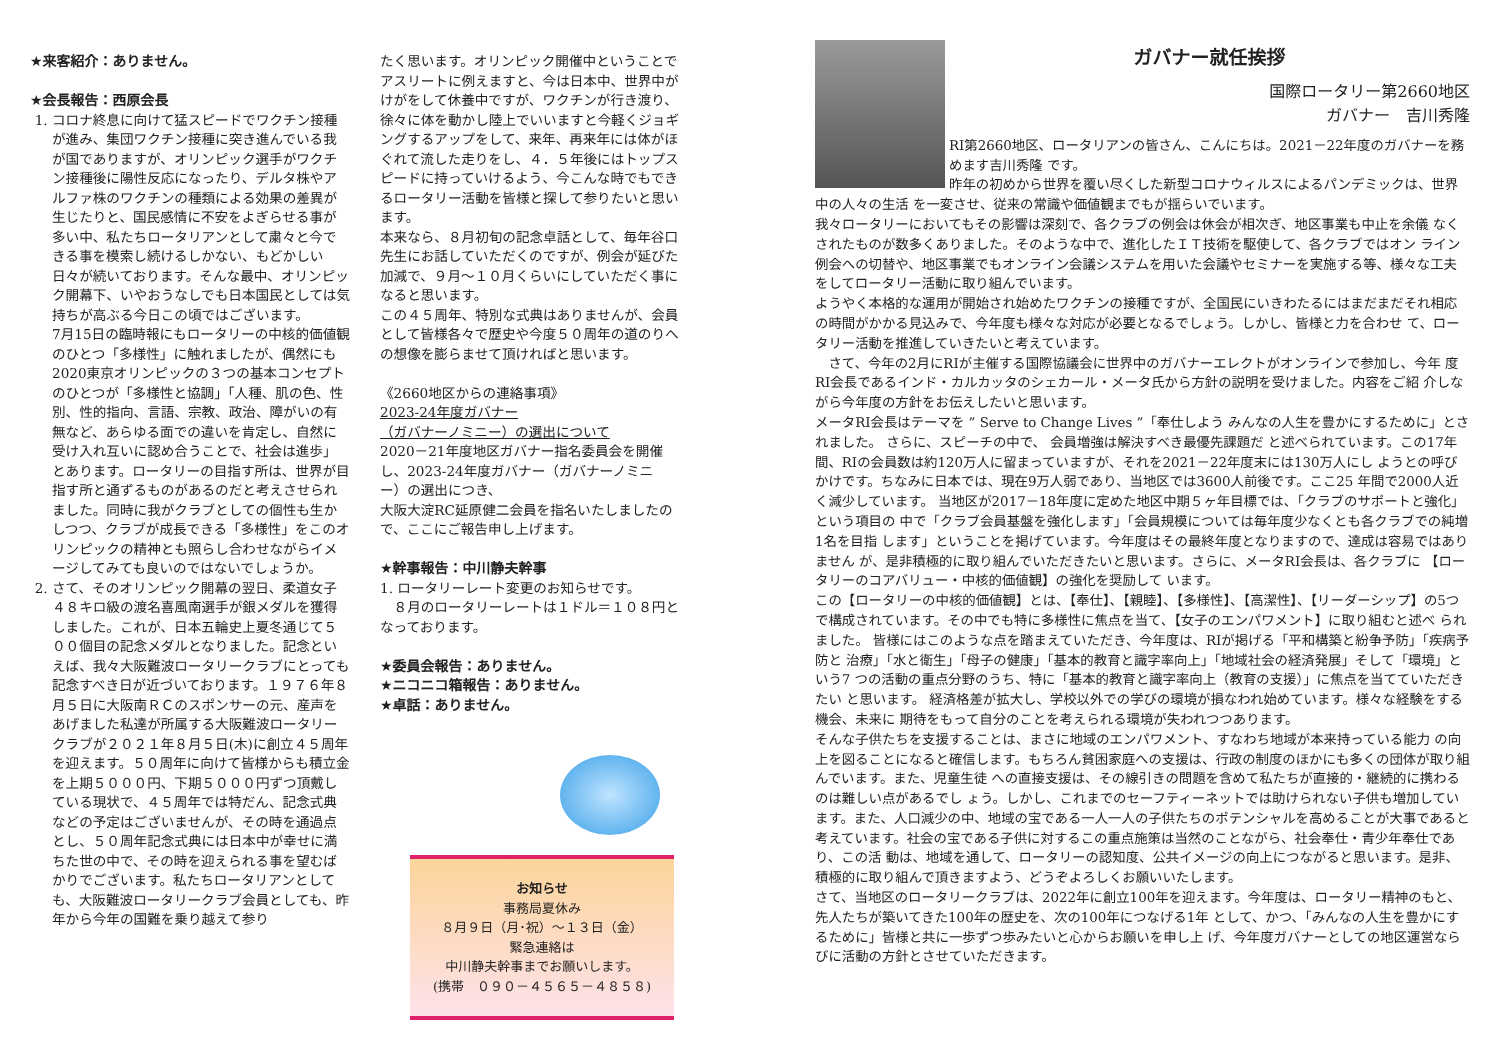★来客紹介：ありません。
★会長報告：西原会長
1. コロナ終息に向けて猛スピードでワクチン接種が進み、集団ワクチン接種に突き進んでいる我が国でありますが、オリンピック選手がワクチン接種後に陽性反応になったり、デルタ株やアルファ株のワクチンの種類による効果の差異が生じたりと、国民感情に不安をよぎらせる事が多い中、私たちロータリアンとして粛々と今できる事を模索し続けるしかない、もどかしい日々が続いております。そんな最中、オリンピック開幕下、いやおうなしでも日本国民としては気持ちが高ぶる今日この頃ではございます。
7月15日の臨時報にもロータリーの中核的価値観のひとつ「多様性」に触れましたが、偶然にも2020東京オリンピックの３つの基本コンセプトのひとつが「多様性と協調」「人種、肌の色、性別、性的指向、言語、宗教、政治、障がいの有無など、あらゆる面での違いを肯定し、自然に受け入れ互いに認め合うことで、社会は進歩」とあります。ロータリーの目指す所は、世界が目指す所と通ずるものがあるのだと考えさせられました。同時に我がクラブとしての個性も生かしつつ、クラブが成長できる「多様性」をこのオリンピックの精神とも照らし合わせながらイメージしてみても良いのではないでしょうか。
2. さて、そのオリンピック開幕の翌日、柔道女子４８キロ級の渡名喜風南選手が銀メダルを獲得しました。これが、日本五輪史上夏冬通じて５００個目の記念メダルとなりました。記念といえば、我々大阪難波ロータリークラブにとっても記念すべき日が近づいております。１９７６年８月５日に大阪南ＲＣのスポンサーの元、産声をあげました私達が所属する大阪難波ロータリークラブが２０２１年８月５日(木)に創立４５周年を迎えます。５０周年に向けて皆様からも積立金を上期５０００円、下期５０００円ずつ頂戴している現状で、４５周年では特だん、記念式典などの予定はございませんが、その時を通過点とし、５０周年記念式典には日本中が幸せに満ちた世の中で、その時を迎えられる事を望むばかりでございます。私たちロータリアンとしても、大阪難波ロータリークラブ会員としても、昨年から今年の国難を乗り越えて参り
たく思います。オリンピック開催中ということでアスリートに例えますと、今は日本中、世界中がけがをして休養中ですが、ワクチンが行き渡り、徐々に体を動かし陸上でいいますと今軽くジョギングするアップをして、来年、再来年には体がほぐれて流した走りをし、４．５年後にはトップスピードに持っていけるよう、今こんな時でもできるロータリー活動を皆様と探して参りたいと思います。
本来なら、８月初旬の記念卓話として、毎年谷口先生にお話していただくのですが、例会が延びた加減で、９月～１０月くらいにしていただく事になると思います。
この４５周年、特別な式典はありませんが、会員として皆様各々で歴史や今度５０周年の道のりへの想像を膨らませて頂ければと思います。
《2660地区からの連絡事項》
2023-24年度ガバナー
（ガバナーノミニー）の選出について
2020－21年度地区ガバナー指名委員会を開催し、2023-24年度ガバナー（ガバナーノミニー）の選出につき、
大阪大淀RC延原健二会員を指名いたしましたので、ここにご報告申し上げます。
★幹事報告：中川静夫幹事
1. ロータリーレート変更のお知らせです。
　８月のロータリーレートは１ドル＝１０８円となっております。
★委員会報告：ありません。
★ニコニコ箱報告：ありません。
★卓話：ありません。
お知らせ
事務局夏休み
８月９日（月･祝）～１３日（金）
緊急連絡は
中川静夫幹事までお願いします。
(携帯　０９０－４５６５－４８５８)
ガバナー就任挨拶
国際ロータリー第2660地区　
ガバナー　吉川秀隆
RI第2660地区、ロータリアンの皆さん、こんにちは。2021－22年度のガバナーを務めます吉川秀隆 です。
昨年の初めから世界を覆い尽くした新型コロナウィルスによるパンデミックは、世界中の人々の生活 を一変させ、従来の常識や価値観までもが揺らいでいます。
我々ロータリーにおいてもその影響は深刻で、各クラブの例会は休会が相次ぎ、地区事業も中止を余儀 なくされたものが数多くありました。そのような中で、進化したＩＴ技術を駆使して、各クラブではオン ライン例会への切替や、地区事業でもオンライン会議システムを用いた会議やセミナーを実施する等、様々な工夫をしてロータリー活動に取り組んでいます。
ようやく本格的な運用が開始され始めたワクチンの接種ですが、全国民にいきわたるにはまだまだそれ相応の時間がかかる見込みで、今年度も様々な対応が必要となるでしょう。しかし、皆様と力を合わせ て、ロータリー活動を推進していきたいと考えています。
　さて、今年の2月にRIが主催する国際協議会に世界中のガバナーエレクトがオンラインで参加し、今年 度RI会長であるインド・カルカッタのシェカール・メータ氏から方針の説明を受けました。内容をご紹 介しながら今年度の方針をお伝えしたいと思います。
メータRI会長はテーマを ” Serve to Change Lives ”「奉仕しよう みんなの人生を豊かにするために」とされました。 さらに、スピーチの中で、 会員増強は解決すべき最優先課題だ と述べられています。この17年間、RIの会員数は約120万人に留まっていますが、それを2021－22年度末には130万人にし ようとの呼びかけです。ちなみに日本では、現在9万人弱であり、当地区では3600人前後です。ここ25 年間で2000人近く減少しています。 当地区が2017－18年度に定めた地区中期５ヶ年目標では、「クラブのサポートと強化」という項目の 中で「クラブ会員基盤を強化します」「会員規模については毎年度少なくとも各クラブでの純増1名を目指 します」ということを掲げています。今年度はその最終年度となりますので、達成は容易ではありません が、是非積極的に取り組んでいただきたいと思います。さらに、メータRI会長は、各クラブに 【ロータリーのコアバリュー・中核的価値観】の強化を奨励して います。
この【ロータリーの中核的価値観】とは、【奉仕】、【親睦】、【多様性】、【高潔性】、【リーダーシップ】の5つ で構成されています。その中でも特に多様性に焦点を当て、【女子のエンパワメント】に取り組むと述べ られました。 皆様にはこのような点を踏まえていただき、今年度は、RIが掲げる「平和構築と紛争予防」「疾病予防と 治療」「水と衛生」「母子の健康」「基本的教育と識字率向上」「地域社会の経済発展」そして「環境」という7 つの活動の重点分野のうち、特に「基本的教育と識字率向上（教育の支援）」に焦点を当てていただきたい と思います。 経済格差が拡大し、学校以外での学びの環境が損なわれ始めています。様々な経験をする機会、未来に 期待をもって自分のことを考えられる環境が失われつつあります。
そんな子供たちを支援することは、まさに地域のエンパワメント、すなわち地域が本来持っている能力 の向上を図ることになると確信します。もちろん貧困家庭への支援は、行政の制度のほかにも多くの団体が取り組んでいます。また、児童生徒 への直接支援は、その線引きの問題を含めて私たちが直接的・継続的に携わるのは難しい点があるでし ょう。しかし、これまでのセーフティーネットでは助けられない子供も増加しています。また、人口減少の中、地域の宝である一人一人の子供たちのポテンシャルを高めることが大事であると考えています。社会の宝である子供に対するこの重点施策は当然のことながら、社会奉仕・青少年奉仕であり、この活 動は、地域を通して、ロータリーの認知度、公共イメージの向上につながると思います。是非、積極的に取り組んで頂きますよう、どうぞよろしくお願いいたします。
さて、当地区のロータリークラブは、2022年に創立100年を迎えます。今年度は、ロータリー精神のもと、先人たちが築いてきた100年の歴史を、次の100年につなげる1年 として、かつ、「みんなの人生を豊かにするために」皆様と共に一歩ずつ歩みたいと心からお願いを申し上 げ、今年度ガバナーとしての地区運営ならびに活動の方針とさせていただきます。